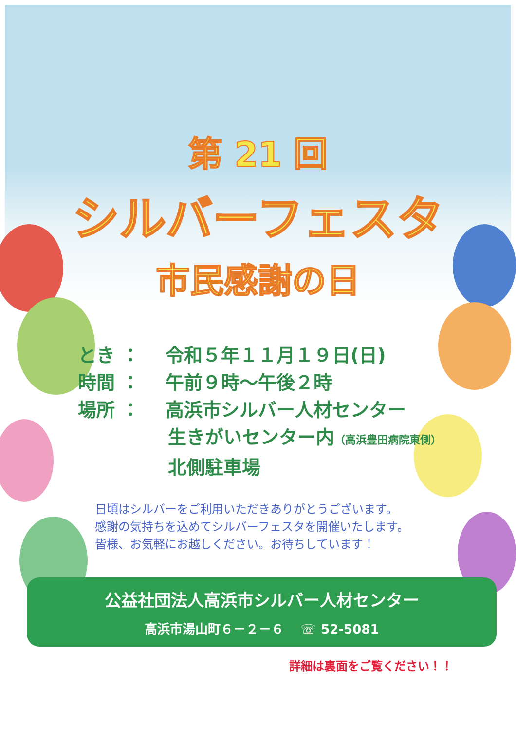第 21 回
シルバーフェスタ
市民感謝の日
とき ： 令和５年１１月１９日(日)
時間 ： 午前９時～午後２時
場所 ： 高浜市シルバー人材センター
生きがいセンター内（高浜豊田病院東側）
北側駐車場
日頃はシルバーをご利用いただきありがとうございます。
感謝の気持ちを込めてシルバーフェスタを開催いたします。
皆様、お気軽にお越しください。お待ちしています！
公益社団法人高浜市シルバー人材センター
高浜市湯山町６－２－６　 ☏ 52-5081
詳細は裏面をご覧ください！！